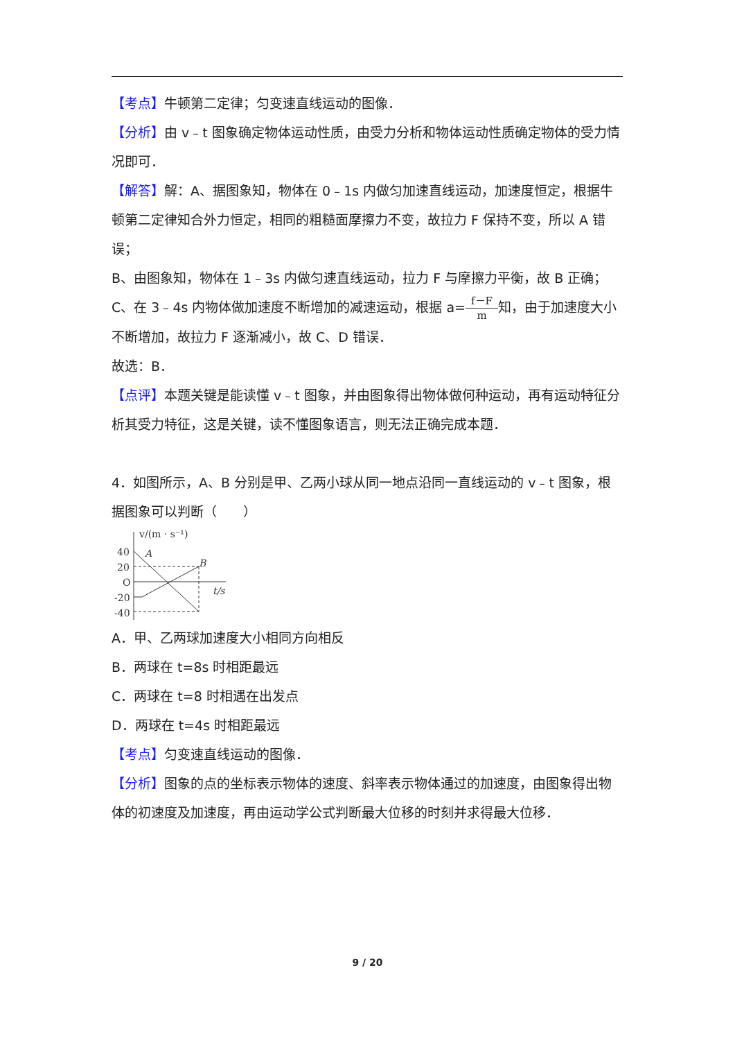【考点】牛顿第二定律；匀变速直线运动的图像．
【分析】由 v﹣t 图象确定物体运动性质，由受力分析和物体运动性质确定物体的受力情况即可．
【解答】解：A、据图象知，物体在 0﹣1s 内做匀加速直线运动，加速度恒定，根据牛顿第二定律知合外力恒定，相同的粗糙面摩擦力不变，故拉力 F 保持不变，所以 A 错误；
B、由图象知，物体在 1﹣3s 内做匀速直线运动，拉力 F 与摩擦力平衡，故 B 正确；
C、在 3﹣4s 内物体做加速度不断增加的减速运动，根据 a=f－F m知，由于加速度大小不断增加，故拉力 F 逐渐减小，故 C、D 错误．
故选：B．
【点评】本题关键是能读懂 v﹣t 图象，并由图象得出物体做何种运动，再有运动特征分析其受力特征，这是关键，读不懂图象语言，则无法正确完成本题．
4．如图所示，A、B 分别是甲、乙两小球从同一地点沿同一直线运动的 v﹣t 图象，根据图象可以判断（　　）
v/(m · s⁻¹)
40
20
O
-20
-40
A
B
t/s
A．甲、乙两球加速度大小相同方向相反
B．两球在 t=8s 时相距最远
C．两球在 t=8 时相遇在出发点
D．两球在 t=4s 时相距最远
【考点】匀变速直线运动的图像．
【分析】图象的点的坐标表示物体的速度、斜率表示物体通过的加速度，由图象得出物体的初速度及加速度，再由运动学公式判断最大位移的时刻并求得最大位移．
9 / 20